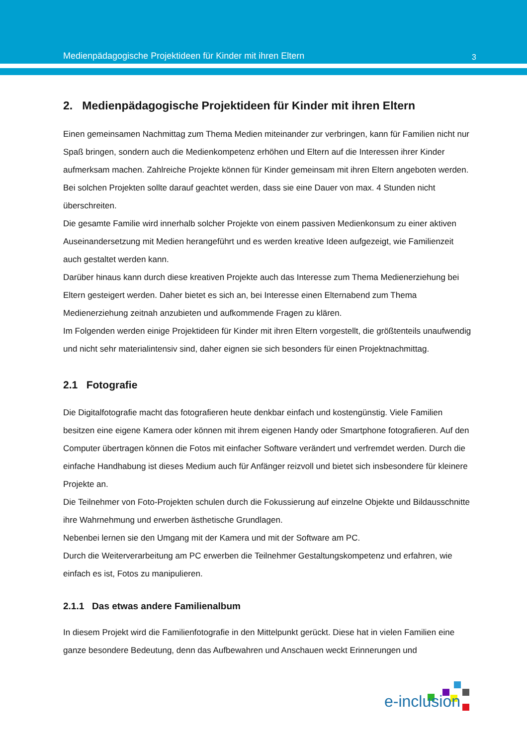Medienpädagogische Projektideen für Kinder mit ihren Eltern 3
2. Medienpädagogische Projektideen für Kinder mit ihren Eltern
Einen gemeinsamen Nachmittag zum Thema Medien miteinander zur verbringen, kann für Familien nicht nur Spaß bringen, sondern auch die Medienkompetenz erhöhen und Eltern auf die Interessen ihrer Kinder aufmerksam machen. Zahlreiche Projekte können für Kinder gemeinsam mit ihren Eltern angeboten werden. Bei solchen Projekten sollte darauf geachtet werden, dass sie eine Dauer von max. 4 Stunden nicht überschreiten.
Die gesamte Familie wird innerhalb solcher Projekte von einem passiven Medienkonsum zu einer aktiven Auseinandersetzung mit Medien herangeführt und es werden kreative Ideen aufgezeigt, wie Familienzeit auch gestaltet werden kann.
Darüber hinaus kann durch diese kreativen Projekte auch das Interesse zum Thema Medienerziehung bei Eltern gesteigert werden. Daher bietet es sich an, bei Interesse einen Elternabend zum Thema Medienerziehung zeitnah anzubieten und aufkommende Fragen zu klären.
Im Folgenden werden einige Projektideen für Kinder mit ihren Eltern vorgestellt, die größtenteils unaufwendig und nicht sehr materialintensiv sind, daher eignen sie sich besonders für einen Projektnachmittag.
2.1 Fotografie
Die Digitalfotografie macht das fotografieren heute denkbar einfach und kostengünstig. Viele Familien besitzen eine eigene Kamera oder können mit ihrem eigenen Handy oder Smartphone fotografieren. Auf den Computer übertragen können die Fotos mit einfacher Software verändert und verfremdet werden. Durch die einfache Handhabung ist dieses Medium auch für Anfänger reizvoll und bietet sich insbesondere für kleinere Projekte an.
Die Teilnehmer von Foto-Projekten schulen durch die Fokussierung auf einzelne Objekte und Bildausschnitte ihre Wahrnehmung und erwerben ästhetische Grundlagen.
Nebenbei lernen sie den Umgang mit der Kamera und mit der Software am PC.
Durch die Weiterverarbeitung am PC erwerben die Teilnehmer Gestaltungskompetenz und erfahren, wie einfach es ist, Fotos zu manipulieren.
2.1.1 Das etwas andere Familienalbum
In diesem Projekt wird die Familienfotografie in den Mittelpunkt gerückt. Diese hat in vielen Familien eine ganze besondere Bedeutung, denn das Aufbewahren und Anschauen weckt Erinnerungen und
e-inclusion